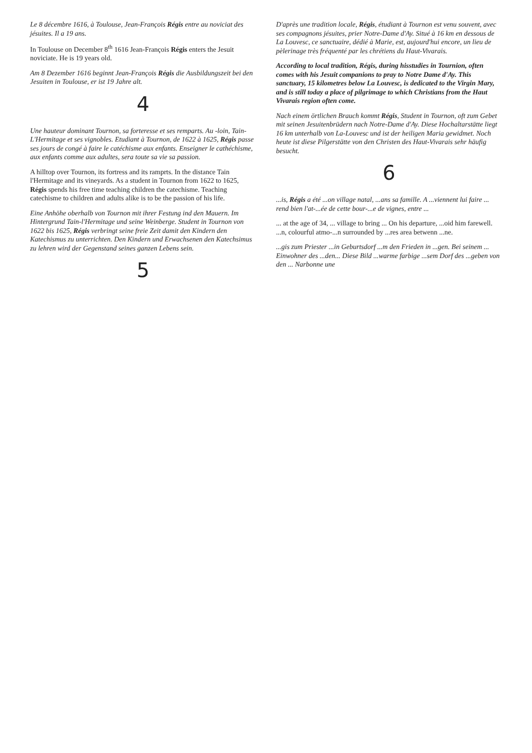Le 8 décembre 1616, à Toulouse, Jean-François Régis entre au noviciat des jésuites. Il a 19 ans.
In Toulouse on December 8<sup>th</sup> 1616 Jean-François Régis enters the Jesuit noviciate. He is 19 years old.
Am 8 Dezember 1616 beginnt Jean-François Régis die Ausbildungszeit bei den Jesuiten in Toulouse, er ist 19 Jahre alt.
4
Une hauteur dominant Tournon, sa forteresse et ses remparts. Au -loin, Tain-L'Hermitage et ses vignobles. Etudiant à Tournon, de 1622 à 1625, Régis passe ses jours de congé à faire le catéchisme aux enfants. Enseigner le cathéchisme, aux enfants comme aux adultes, sera toute sa vie sa passion.
A hilltop over Tournon, its fortress and its ramprts. In the distance Tain l'Hermitage and its vineyards. As a student in Tournon from 1622 to 1625, Régis spends his free time teaching children the catechisme. Teaching catechisme to children and adults alike is to be the passion of his life.
Eine Anhöhe oberhalb von Tournon mit ihrer Festung ind den Mauern. Im Hintergrund Tain-l'Hermitage und seine Weinberge. Student in Tournon von 1622 bis 1625, Régis verbringt seine freie Zeit damit den Kindern den Katechismus zu unterrichten. Den Kindern und Erwachsenen den Katechsimus zu lehren wird der Gegenstand seines ganzen Lebens sein.
5
D'après une tradition locale, Régis, étudiant à Tournon est venu souvent, avec ses compagnons jésuites, prier Notre-Dame d'Ay. Situé à 16 km en dessous de La Louvesc, ce sanctuaire, dédié à Marie, est, aujourd'hui encore, un lieu de pèlerinage très fréquenté par les chrétiens du Haut-Vivarais.
According to local tradition, Régis, during hisstudies in Tournion, often comes with his Jesuit companions to pray to Notre Dame d'Ay. This sanctuary, 15 kilometres below La Louvesc, is dedicated to the Virgin Mary, and is still today a place of pilgrimage to which Christians from the Haut Vivarais region often come.
Nach einem örtlichen Brauch kommt Régis, Student in Tournon, oft zum Gebet mit seinen Jesuitenbrüdern nach Notre-Dame d'Ay. Diese Hochaltarstätte liegt 16 km unterhalb von La-Louvesc und ist der heiligen Maria gewidmet. Noch heute ist diese Pilgerstätte von den Christen des Haut-Vivarais sehr häufig besucht.
6
...is, Régis a été ...on village natal, ...ans sa famille. A ...viennent lui faire ... rend bien l'at-...ée de cette bour-...e de vignes, entre ...
... at the age of 34, ... village to bring ... On his departure, ...oid him farewell. ...n, colourful atmo-...n surrounded by ...res area betwenn ...ne.
...gis zum Priester ...in Geburtsdorf ...m den Frieden in ...gen. Bei seinem ... Einwohner des ...den... Diese Bild ...warme farbige ...sem Dorf des ...geben von den ... Narbonne une